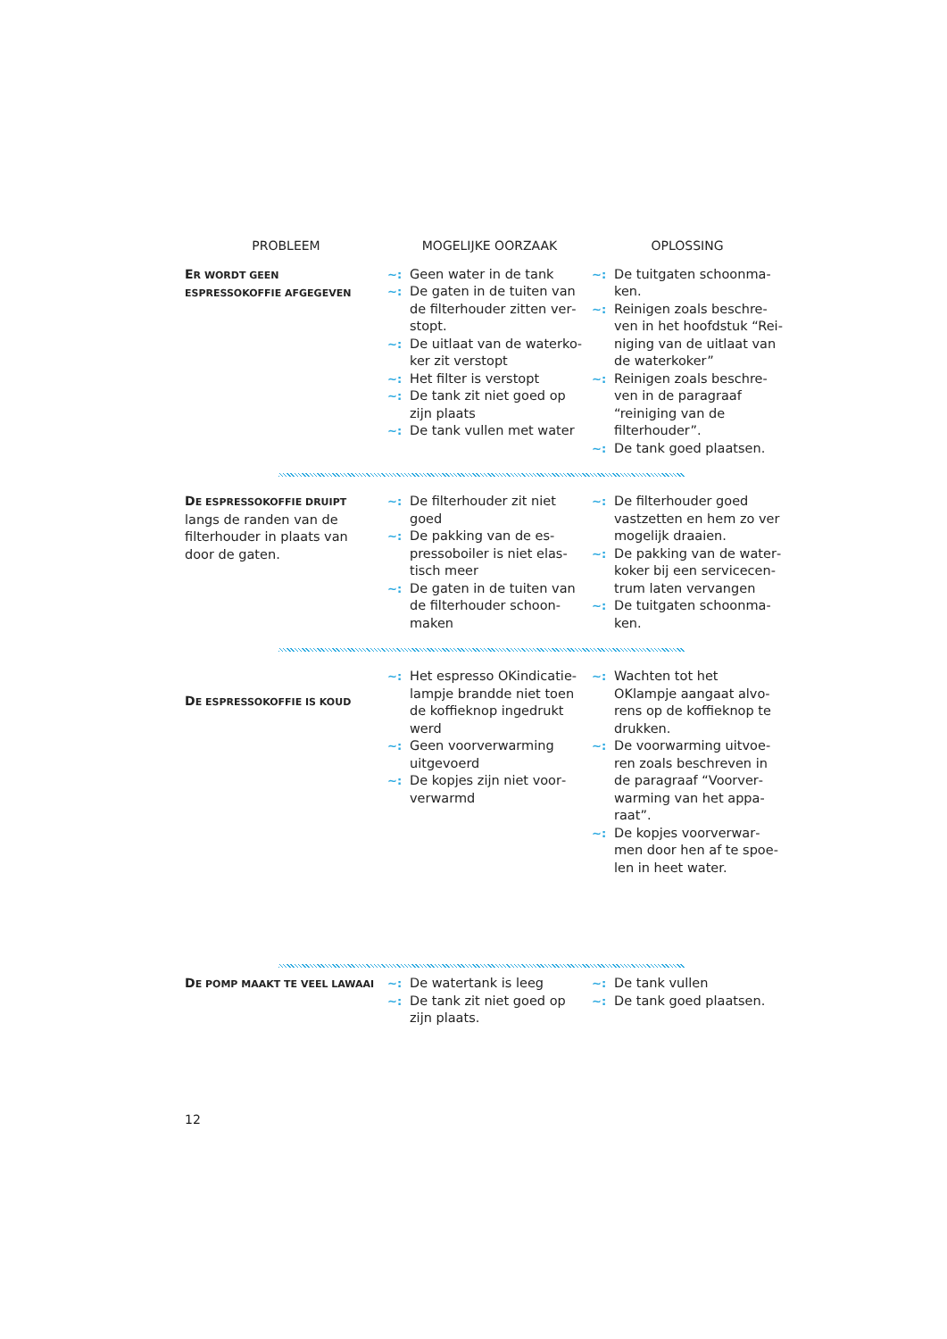| PROBLEEM | MOGELIJKE OORZAAK | OPLOSSING |
| --- | --- | --- |
| E R WORDT GEEN ESPRESSOKOFFIE AFGEGEVEN | ~: Geen water in de tank ~: De gaten in de tuiten van de filterhouder zitten ver­stopt. ~: De uitlaat van de waterko­ker zit verstopt ~: Het filter is verstopt ~: De tank zit niet goed op zijn plaats ~: De tank vullen met water | ~: De tuitgaten schoonma­ken. ~: Reinigen zoals beschre­ven in het hoofdstuk “Rei­niging van de uitlaat van de waterkoker” ~: Reinigen zoals beschre­ven in de paragraaf “reini­ging van de filterhouder”. ~: De tank goed plaatsen. |
| D E ESPRESSOKOFFIE DRUIPT langs de randen van de filterhouder in plaats van door de gaten. | ~: De filterhouder zit niet goed ~: De pakking van de es­pressoboiler is niet elas­tisch meer ~: De gaten in de tuiten van de filterhouder schoon­maken | ~: De filterhouder goed vastzetten en hem zo ver mogelijk draaien. ~: De pakking van de water­koker bij een servicecen­trum laten vervangen ~: De tuitgaten schoonma­ken. |
| D E ESPRESSOKOFFIE IS KOUD | ~: Het espresso OKindicatie­lampje brandde niet toen de koffieknop ingedrukt werd ~: Geen voorverwarming uitgevoerd ~: De kopjes zijn niet voor­verwarmd | ~: Wachten tot het OKlampje aangaat alvo­rens op de koffieknop te drukken. ~: De voorwarming uitvoe­ren zoals beschreven in de paragraaf “Voorver­warming van het appa­raat”. ~: De kopjes voorverwar­men door hen af te spoe­len in heet water. |
| D E POMP MAAKT TE VEEL LAWAAI | ~: De watertank is leeg ~: De tank zit niet goed op zijn plaats. | ~: De tank vullen ~: De tank goed plaatsen. |
12